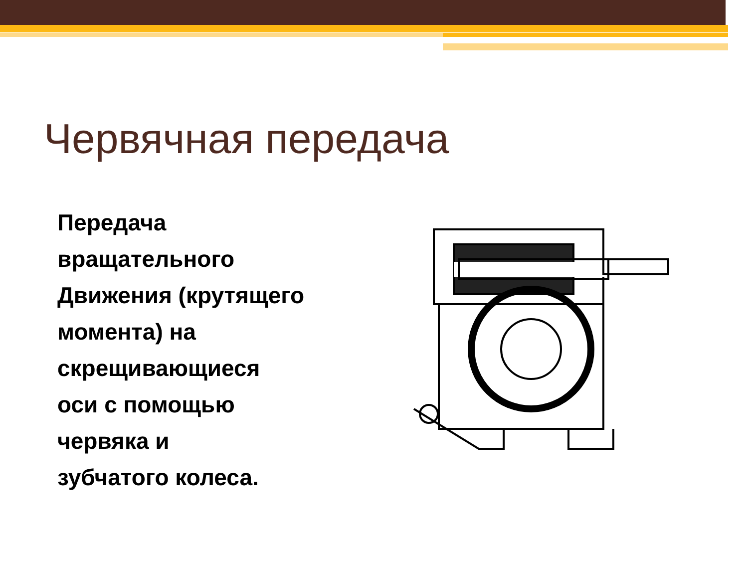Червячная передача
Передача
вращательного
Движения (крутящего
момента) на
скрещивающиеся
оси с помощью
червяка и
зубчатого колеса.